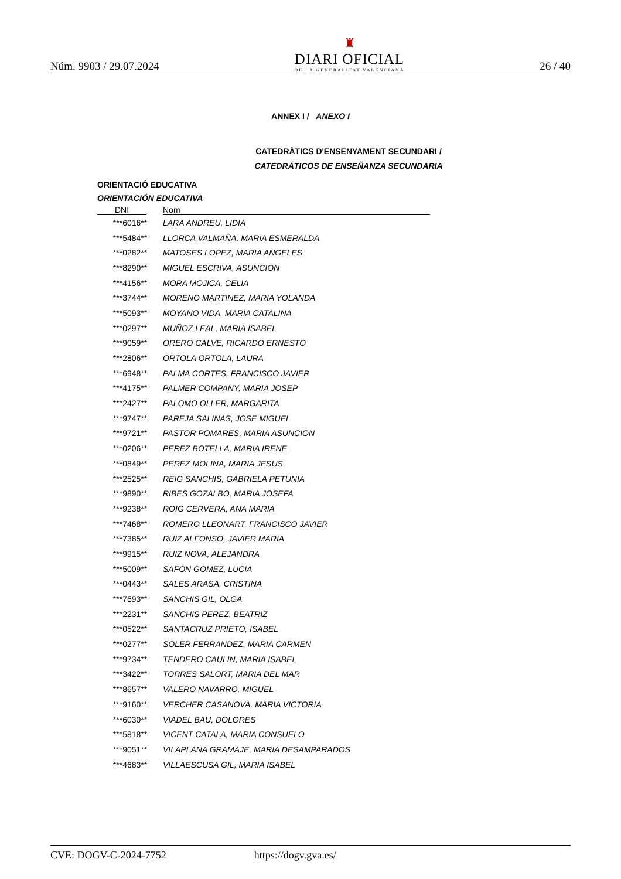Núm. 9903 / 29.07.2024
♜
DIARI OFICIAL
DE LA GENERALITAT VALENCIANA
26 / 40
ANNEX I / ANEXO I
CATEDRÀTICS D'ENSENYAMENT SECUNDARI /
CATEDRÁTICOS DE ENSEÑANZA SECUNDARIA
ORIENTACIÓ EDUCATIVA
ORIENTACIÓN EDUCATIVA
| DNI | | Nom |
| --- | --- | --- |
| ***6016** | | LARA ANDREU, LIDIA |
| ***5484** | | LLORCA VALMAÑA, MARIA ESMERALDA |
| ***0282** | | MATOSES LOPEZ, MARIA ANGELES |
| ***8290** | | MIGUEL ESCRIVA, ASUNCION |
| ***4156** | | MORA MOJICA, CELIA |
| ***3744** | | MORENO MARTINEZ, MARIA YOLANDA |
| ***5093** | | MOYANO VIDA, MARIA CATALINA |
| ***0297** | | MUÑOZ LEAL, MARIA ISABEL |
| ***9059** | | ORERO CALVE, RICARDO ERNESTO |
| ***2806** | | ORTOLA ORTOLA, LAURA |
| ***6948** | | PALMA CORTES, FRANCISCO JAVIER |
| ***4175** | | PALMER COMPANY, MARIA JOSEP |
| ***2427** | | PALOMO OLLER, MARGARITA |
| ***9747** | | PAREJA SALINAS, JOSE MIGUEL |
| ***9721** | | PASTOR POMARES, MARIA ASUNCION |
| ***0206** | | PEREZ BOTELLA, MARIA IRENE |
| ***0849** | | PEREZ MOLINA, MARIA JESUS |
| ***2525** | | REIG SANCHIS, GABRIELA PETUNIA |
| ***9890** | | RIBES GOZALBO, MARIA JOSEFA |
| ***9238** | | ROIG CERVERA, ANA MARIA |
| ***7468** | | ROMERO LLEONART, FRANCISCO JAVIER |
| ***7385** | | RUIZ ALFONSO, JAVIER MARIA |
| ***9915** | | RUIZ NOVA, ALEJANDRA |
| ***5009** | | SAFON GOMEZ, LUCIA |
| ***0443** | | SALES ARASA, CRISTINA |
| ***7693** | | SANCHIS GIL, OLGA |
| ***2231** | | SANCHIS PEREZ, BEATRIZ |
| ***0522** | | SANTACRUZ PRIETO, ISABEL |
| ***0277** | | SOLER FERRANDEZ, MARIA CARMEN |
| ***9734** | | TENDERO CAULIN, MARIA ISABEL |
| ***3422** | | TORRES SALORT, MARIA DEL MAR |
| ***8657** | | VALERO NAVARRO, MIGUEL |
| ***9160** | | VERCHER CASANOVA, MARIA VICTORIA |
| ***6030** | | VIADEL BAU, DOLORES |
| ***5818** | | VICENT CATALA, MARIA CONSUELO |
| ***9051** | | VILAPLANA GRAMAJE, MARIA DESAMPARADOS |
| ***4683** | | VILLAESCUSA GIL, MARIA ISABEL |
CVE: DOGV-C-2024-7752 https://dogv.gva.es/